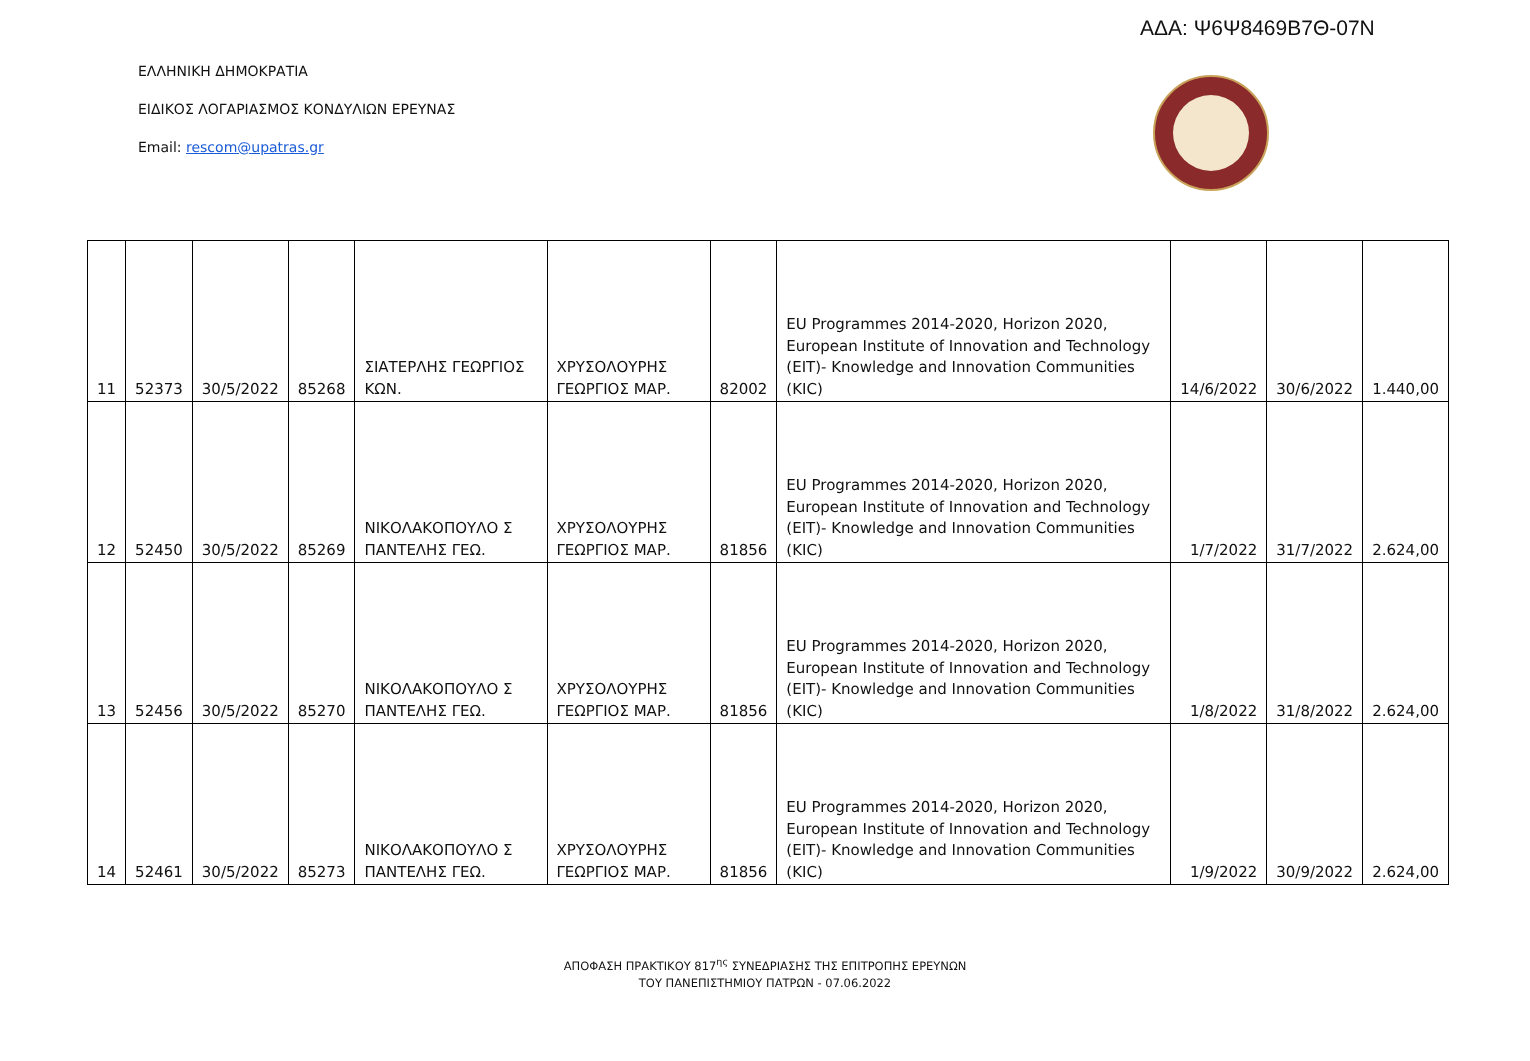ΑΔΑ: Ψ6Ψ8469Β7Θ-07Ν
ΕΛΛΗΝΙΚΗ ΔΗΜΟΚΡΑΤΙΑ
ΕΙΔΙΚΟΣ ΛΟΓΑΡΙΑΣΜΟΣ ΚΟΝΔΥΛΙΩΝ ΕΡΕΥΝΑΣ
Email: rescom@upatras.gr
| 11 | 52373 | 30/5/2022 | 85268 | ΣΙΑΤΕΡΛΗΣ ΓΕΩΡΓΙΟΣ ΚΩΝ. | ΧΡΥΣΟΛΟΥΡΗΣ ΓΕΩΡΓΙΟΣ ΜΑΡ. | 82002 | EU Programmes 2014-2020, Horizon 2020, European Institute of Innovation and Technology (EIT)- Knowledge and Innovation Communities (KIC) | 14/6/2022 | 30/6/2022 | 1.440,00 |
| 12 | 52450 | 30/5/2022 | 85269 | ΝΙΚΟΛΑΚΟΠΟΥΛΟ Σ ΠΑΝΤΕΛΗΣ ΓΕΩ. | ΧΡΥΣΟΛΟΥΡΗΣ ΓΕΩΡΓΙΟΣ ΜΑΡ. | 81856 | EU Programmes 2014-2020, Horizon 2020, European Institute of Innovation and Technology (EIT)- Knowledge and Innovation Communities (KIC) | 1/7/2022 | 31/7/2022 | 2.624,00 |
| 13 | 52456 | 30/5/2022 | 85270 | ΝΙΚΟΛΑΚΟΠΟΥΛΟ Σ ΠΑΝΤΕΛΗΣ ΓΕΩ. | ΧΡΥΣΟΛΟΥΡΗΣ ΓΕΩΡΓΙΟΣ ΜΑΡ. | 81856 | EU Programmes 2014-2020, Horizon 2020, European Institute of Innovation and Technology (EIT)- Knowledge and Innovation Communities (KIC) | 1/8/2022 | 31/8/2022 | 2.624,00 |
| 14 | 52461 | 30/5/2022 | 85273 | ΝΙΚΟΛΑΚΟΠΟΥΛΟ Σ ΠΑΝΤΕΛΗΣ ΓΕΩ. | ΧΡΥΣΟΛΟΥΡΗΣ ΓΕΩΡΓΙΟΣ ΜΑΡ. | 81856 | EU Programmes 2014-2020, Horizon 2020, European Institute of Innovation and Technology (EIT)- Knowledge and Innovation Communities (KIC) | 1/9/2022 | 30/9/2022 | 2.624,00 |
ΑΠΟΦΑΣΗ ΠΡΑΚΤΙΚΟΥ 817<sup>ης</sup> ΣΥΝΕΔΡΙΑΣΗΣ ΤΗΣ ΕΠΙΤΡΟΠΗΣ ΕΡΕΥΝΩΝ
ΤΟΥ ΠΑΝΕΠΙΣΤΗΜΙΟΥ ΠΑΤΡΩΝ - 07.06.2022